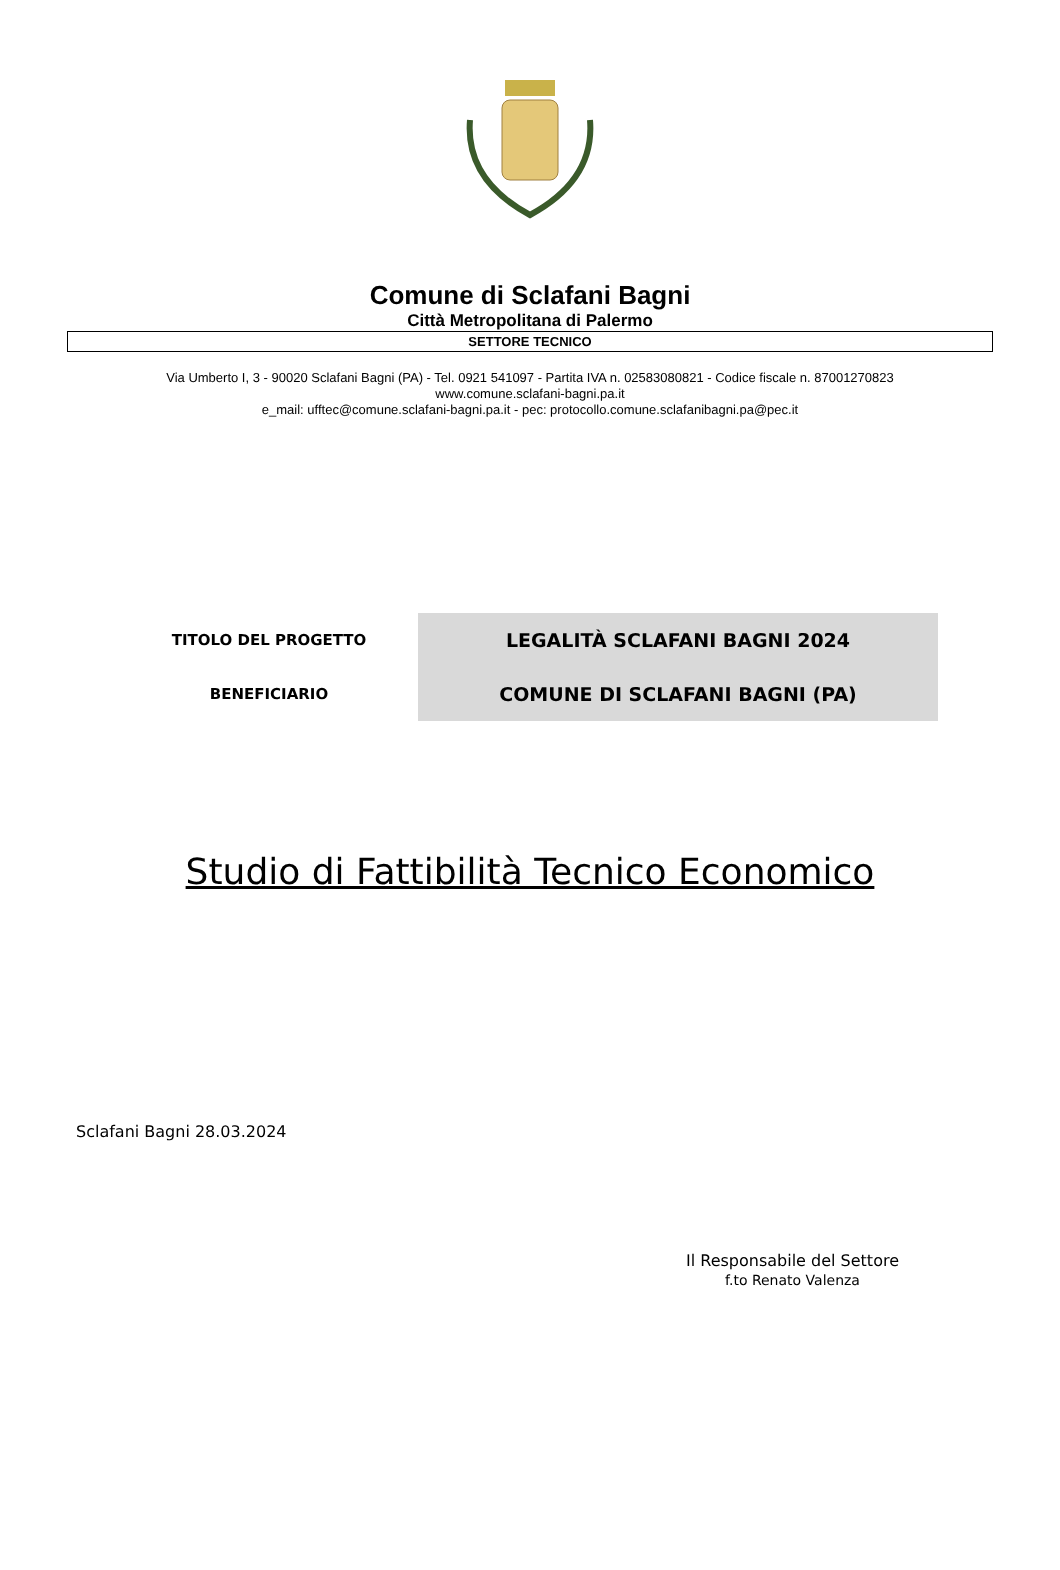Comune di Sclafani Bagni
Città Metropolitana di Palermo
SETTORE TECNICO
Via Umberto I, 3 - 90020 Sclafani Bagni (PA) - Tel. 0921 541097 - Partita IVA n. 02583080821 - Codice fiscale n. 87001270823
www.comune.sclafani-bagni.pa.it
e_mail: ufftec@comune.sclafani-bagni.pa.it - pec: protocollo.comune.sclafanibagni.pa@pec.it
| TITOLO DEL PROGETTO | LEGALITÀ SCLAFANI BAGNI 2024 |
| BENEFICIARIO | COMUNE DI SCLAFANI BAGNI (PA) |
Studio di Fattibilità Tecnico Economico
Sclafani Bagni 28.03.2024
Il Responsabile del Settore
f.to Renato Valenza